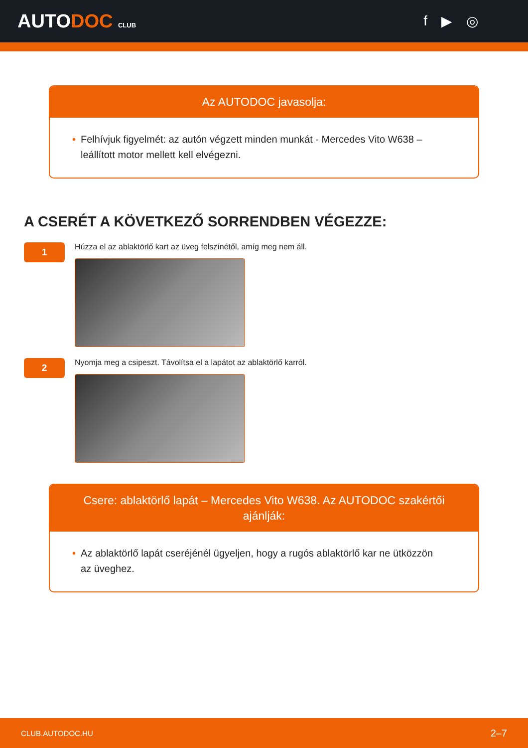AUTODOC CLUB
f ▶ ◎
Az AUTODOC javasolja:
• Felhívjuk figyelmét: az autón végzett minden munkát - Mercedes Vito W638 – leállított motor mellett kell elvégezni.
A CSERÉT A KÖVETKEZŐ SORRENDBEN VÉGEZZE:
1
Húzza el az ablaktörlő kart az üveg felszínétől, amíg meg nem áll.
2
Nyomja meg a csipeszt. Távolítsa el a lapátot az ablaktörlő karról.
Csere: ablaktörlő lapát – Mercedes Vito W638. Az AUTODOC szakértői ajánlják:
• Az ablaktörlő lapát cseréjénél ügyeljen, hogy a rugós ablaktörlő kar ne ütközzön az üveghez.
CLUB.AUTODOC.HU 2–7